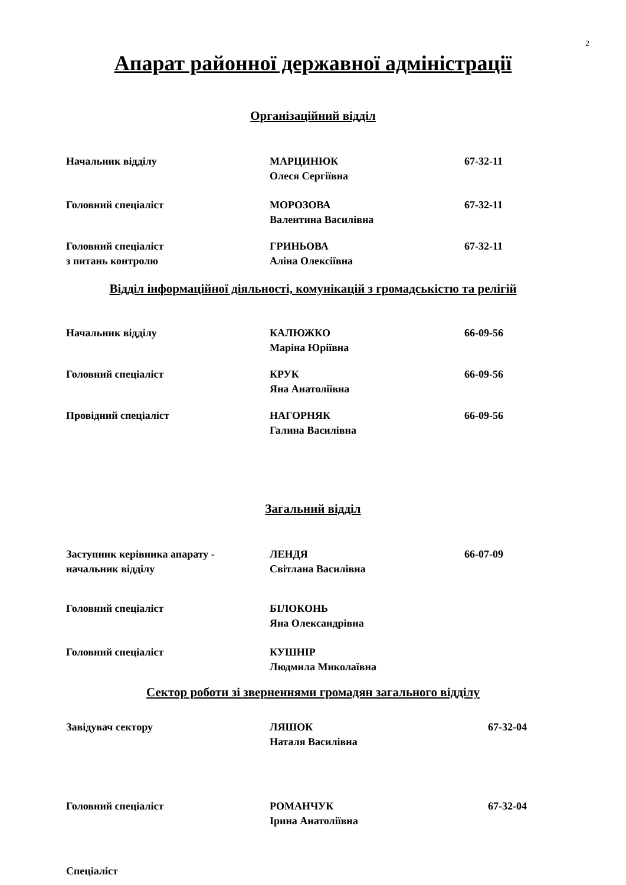2
Апарат районної державної адміністрації
Організаційний відділ
Начальник відділу МАРЦИНЮК
Олеся Сергіївна
67-32-11
Головний спеціаліст МОРОЗОВА
Валентина Василівна
67-32-11
Головний спеціаліст
з питань контролю
ГРИНЬОВА
Аліна Олексіївна
67-32-11
Відділ інформаційної діяльності, комунікацій з громадськістю та релігій
Начальник відділу КАЛЮЖКО
Маріна Юріївна
66-09-56
Головний спеціаліст КРУК
Яна Анатоліївна
66-09-56
Провідний спеціаліст НАГОРНЯК
Галина Василівна
66-09-56
Загальний відділ
Заступник керівника апарату -
начальник відділу
ЛЕНДЯ
Світлана Василівна
66-07-09
Головний спеціаліст БІЛОКОНЬ
Яна Олександрівна
Головний спеціаліст КУШНІР
Людмила Миколаївна
Сектор роботи зі зверненнями громадян загального відділу
Завідувач сектору ЛЯШОК
Наталя Василівна
67-32-04
Головний спеціаліст РОМАНЧУК
Ірина Анатоліївна
67-32-04
Спеціаліст